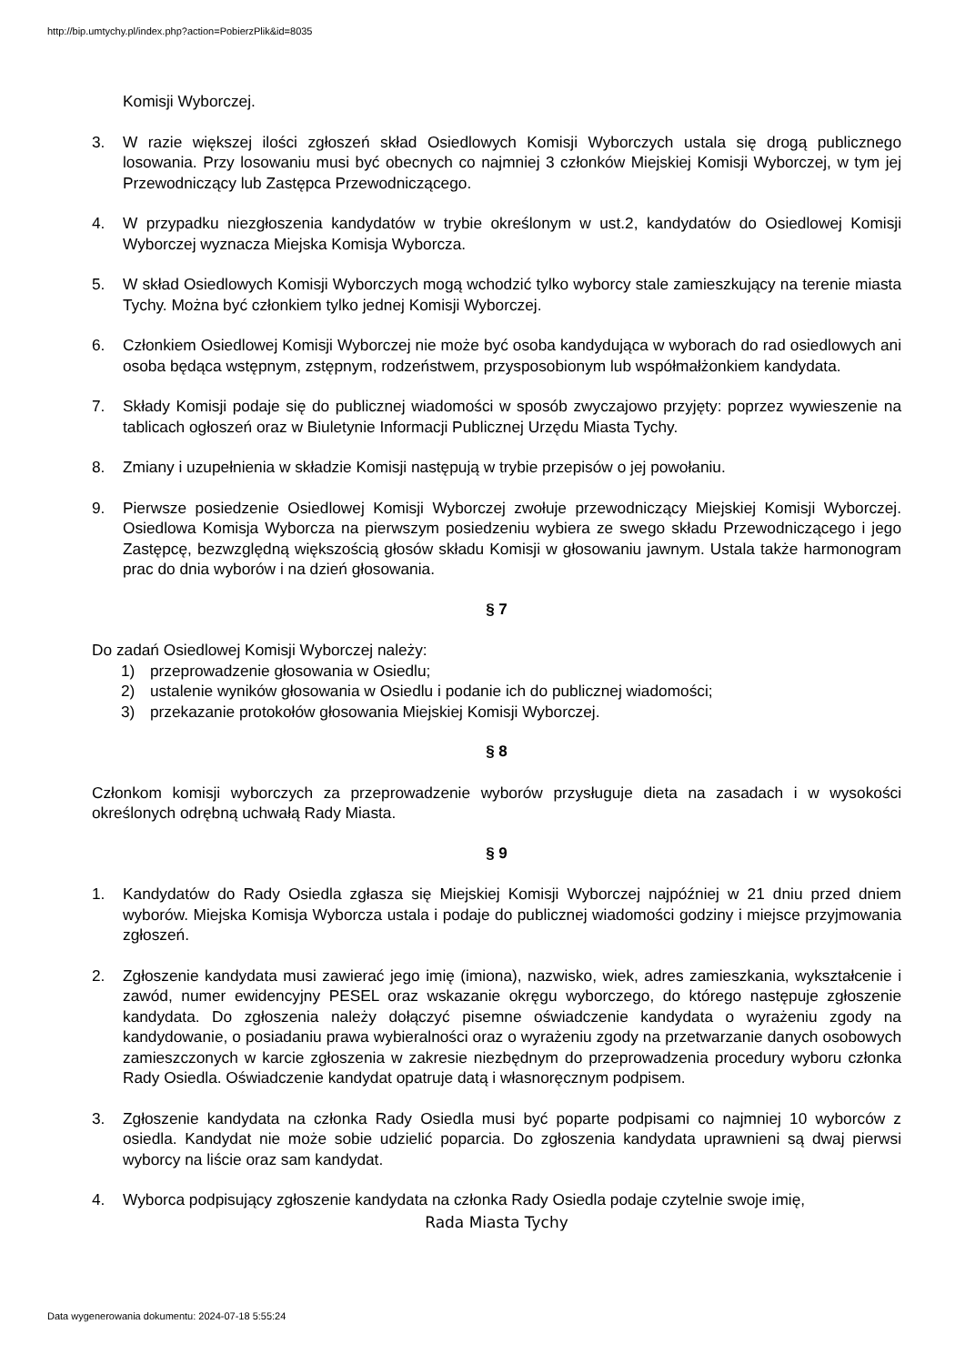http://bip.umtychy.pl/index.php?action=PobierzPlik&id=8035
Komisji Wyborczej.
3. W razie większej ilości zgłoszeń skład Osiedlowych Komisji Wyborczych ustala się drogą publicznego losowania. Przy losowaniu musi być obecnych co najmniej 3 członków Miejskiej Komisji Wyborczej, w tym jej Przewodniczący lub Zastępca Przewodniczącego.
4. W przypadku niezgłoszenia kandydatów w trybie określonym w ust.2, kandydatów do Osiedlowej Komisji Wyborczej wyznacza Miejska Komisja Wyborcza.
5. W skład Osiedlowych Komisji Wyborczych mogą wchodzić tylko wyborcy stale zamieszkujący na terenie miasta Tychy. Można być członkiem tylko jednej Komisji Wyborczej.
6. Członkiem Osiedlowej Komisji Wyborczej nie może być osoba kandydująca w wyborach do rad osiedlowych ani osoba będąca wstępnym, zstępnym, rodzeństwem, przysposobionym lub współmałżonkiem kandydata.
7. Składy Komisji podaje się do publicznej wiadomości w sposób zwyczajowo przyjęty: poprzez wywieszenie na tablicach ogłoszeń oraz w Biuletynie Informacji Publicznej Urzędu Miasta Tychy.
8. Zmiany i uzupełnienia w składzie Komisji następują w trybie przepisów o jej powołaniu.
9. Pierwsze posiedzenie Osiedlowej Komisji Wyborczej zwołuje przewodniczący Miejskiej Komisji Wyborczej. Osiedlowa Komisja Wyborcza na pierwszym posiedzeniu wybiera ze swego składu Przewodniczącego i jego Zastępcę, bezwzględną większością głosów składu Komisji w głosowaniu jawnym. Ustala także harmonogram prac do dnia wyborów i na dzień głosowania.
§ 7
Do zadań Osiedlowej Komisji Wyborczej należy:
1) przeprowadzenie głosowania w Osiedlu;
2) ustalenie wyników głosowania w Osiedlu i podanie ich do publicznej wiadomości;
3) przekazanie protokołów głosowania Miejskiej Komisji Wyborczej.
§ 8
Członkom komisji wyborczych za przeprowadzenie wyborów przysługuje dieta na zasadach i w wysokości określonych odrębną uchwałą Rady Miasta.
§ 9
1. Kandydatów do Rady Osiedla zgłasza się Miejskiej Komisji Wyborczej najpóźniej w 21 dniu przed dniem wyborów. Miejska Komisja Wyborcza ustala i podaje do publicznej wiadomości godziny i miejsce przyjmowania zgłoszeń.
2. Zgłoszenie kandydata musi zawierać jego imię (imiona), nazwisko, wiek, adres zamieszkania, wykształcenie i zawód, numer ewidencyjny PESEL oraz wskazanie okręgu wyborczego, do którego następuje zgłoszenie kandydata. Do zgłoszenia należy dołączyć pisemne oświadczenie kandydata o wyrażeniu zgody na kandydowanie, o posiadaniu prawa wybieralności oraz o wyrażeniu zgody na przetwarzanie danych osobowych zamieszczonych w karcie zgłoszenia w zakresie niezbędnym do przeprowadzenia procedury wyboru członka Rady Osiedla. Oświadczenie kandydat opatruje datą i własnoręcznym podpisem.
3. Zgłoszenie kandydata na członka Rady Osiedla musi być poparte podpisami co najmniej 10 wyborców z osiedla. Kandydat nie może sobie udzielić poparcia. Do zgłoszenia kandydata uprawnieni są dwaj pierwsi wyborcy na liście oraz sam kandydat.
4. Wyborca podpisujący zgłoszenie kandydata na członka Rady Osiedla podaje czytelnie swoje imię,
Rada Miasta Tychy
Data wygenerowania dokumentu: 2024-07-18 5:55:24